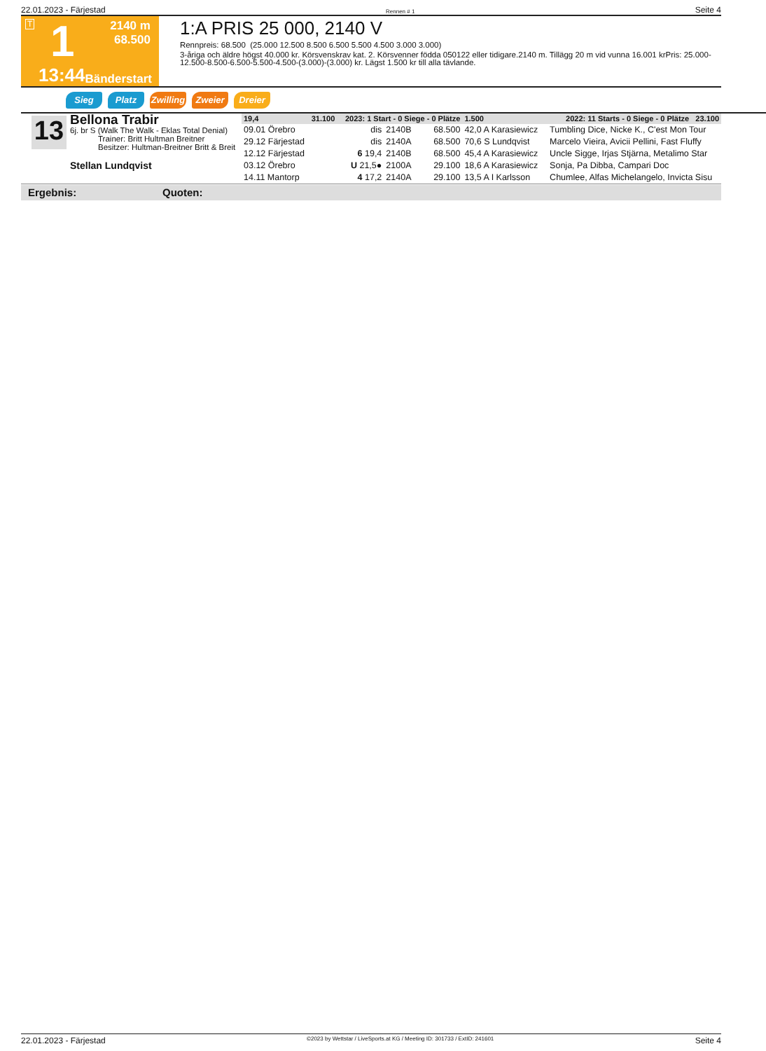22.01.2023 - Färjestad Rennen # 1 Seite 4
T
1
2140 m
68.500
13:44
Bänderstart
1:A PRIS 25 000, 2140 V
Rennpreis: 68.500 (25.000 12.500 8.500 6.500 5.500 4.500 3.000 3.000)
3-åriga och äldre högst 40.000 kr. Körsvenskrav kat. 2. Körsvenner födda 050122 eller tidigare.2140 m. Tillägg 20 m vid vunna 16.001 krPris: 25.000-12.500-8.500-6.500-5.500-4.500-(3.000)-(3.000) kr. Lägst 1.500 kr till alla tävlande.
Sieg Platz Zwilling Zweier Dreier
13
Bellona Trabir
6j. br S (Walk The Walk - Eklas Total Denial)
Trainer: Britt Hultman Breitner
Besitzer: Hultman-Breitner Britt & Breit
Stellan Lundqvist
| 19,4 | 31.100 | 2023: 1 Start - 0 Siege - 0 Plätze | | | 1.500 | 2022: 11 Starts - 0 Siege - 0 Plätze 23.100 | |
| --- | --- | --- | --- | --- | --- | --- | --- |
| 09.01 Örebro | | dis | 2140B | 68.500 | 42,0 A Karasiewicz | | Tumbling Dice, Nicke K., C'est Mon Tour |
| 29.12 Färjestad | | dis | 2140A | 68.500 | 70,6 S Lundqvist | | Marcelo Vieira, Avicii Pellini, Fast Fluffy |
| 12.12 Färjestad | | 6 19,4 | 2140B | 68.500 | 45,4 A Karasiewicz | | Uncle Sigge, Irjas Stjärna, Metalimo Star |
| 03.12 Örebro | | U 21,5● | 2100A | 29.100 | 18,6 A Karasiewicz | | Sonja, Pa Dibba, Campari Doc |
| 14.11 Mantorp | | 4 17,2 | 2140A | 29.100 | 13,5 A I Karlsson | | Chumlee, Alfas Michelangelo, Invicta Sisu |
Ergebnis: Quoten:
22.01.2023 - Färjestad ©2023 by Wettstar / LiveSports.at KG / Meeting ID: 301733 / ExtID: 241601 Seite 4